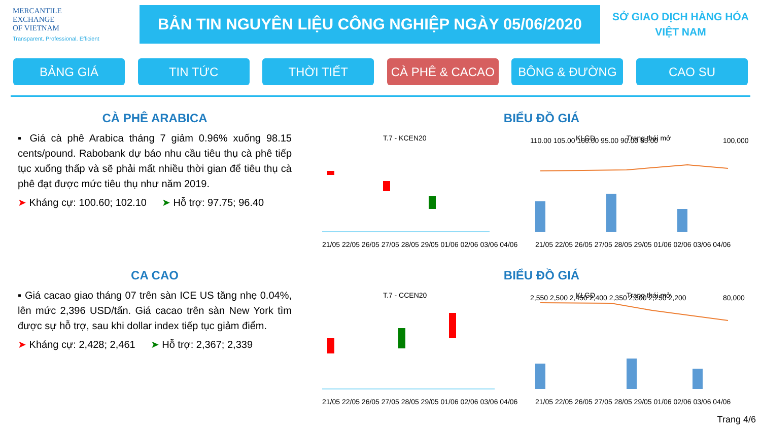MERCANTILE
EXCHANGE
OF VIETNAM
Transparent. Professional. Efficient
BẢN TIN NGUYÊN LIỆU CÔNG NGHIỆP NGÀY 05/06/2020
SỞ GIAO DỊCH HÀNG HÓA
VIỆT NAM
BẢNG GIÁ TIN TỨC THỜI TIẾT CÀ PHÊ & CACAO BÔNG & ĐƯỜNG CAO SU
CÀ PHÊ ARABICA
▪ Giá cà phê Arabica tháng 7 giảm 0.96% xuống 98.15 cents/pound. Rabobank dự báo nhu cầu tiêu thụ cà phê tiếp tục xuống thấp và sẽ phải mất nhiều thời gian để tiêu thụ cà phê đạt được mức tiêu thụ như năm 2019.
➤ Kháng cự: 100.60; 102.10 ➤ Hỗ trợ: 97.75; 96.40
BIỂU ĐỒ GIÁ
T.7 - KCEN20
110.00 105.00 100.00 95.00 90.00 85.00
KLGD
Trạng thái mở
100,000
21/05 22/05 26/05 27/05 28/05 29/05 01/06 02/06 03/06 04/06
21/05 22/05 26/05 27/05 28/05 29/05 01/06 02/06 03/06 04/06
CA CAO
▪ Giá cacao giao tháng 07 trên sàn ICE US tăng nhẹ 0.04%, lên mức 2,396 USD/tấn. Giá cacao trên sàn New York tìm được sự hỗ trợ, sau khi dollar index tiếp tục giảm điểm.
➤ Kháng cự: 2,428; 2,461 ➤ Hỗ trợ: 2,367; 2,339
BIỂU ĐỒ GIÁ
T.7 - CCEN20
2,550 2,500 2,450 2,400 2,350 2,300 2,250 2,200
KLGD
Trạng thái mở
80,000
21/05 22/05 26/05 27/05 28/05 29/05 01/06 02/06 03/06 04/06
21/05 22/05 26/05 27/05 28/05 29/05 01/06 02/06 03/06 04/06
Trang 4/6